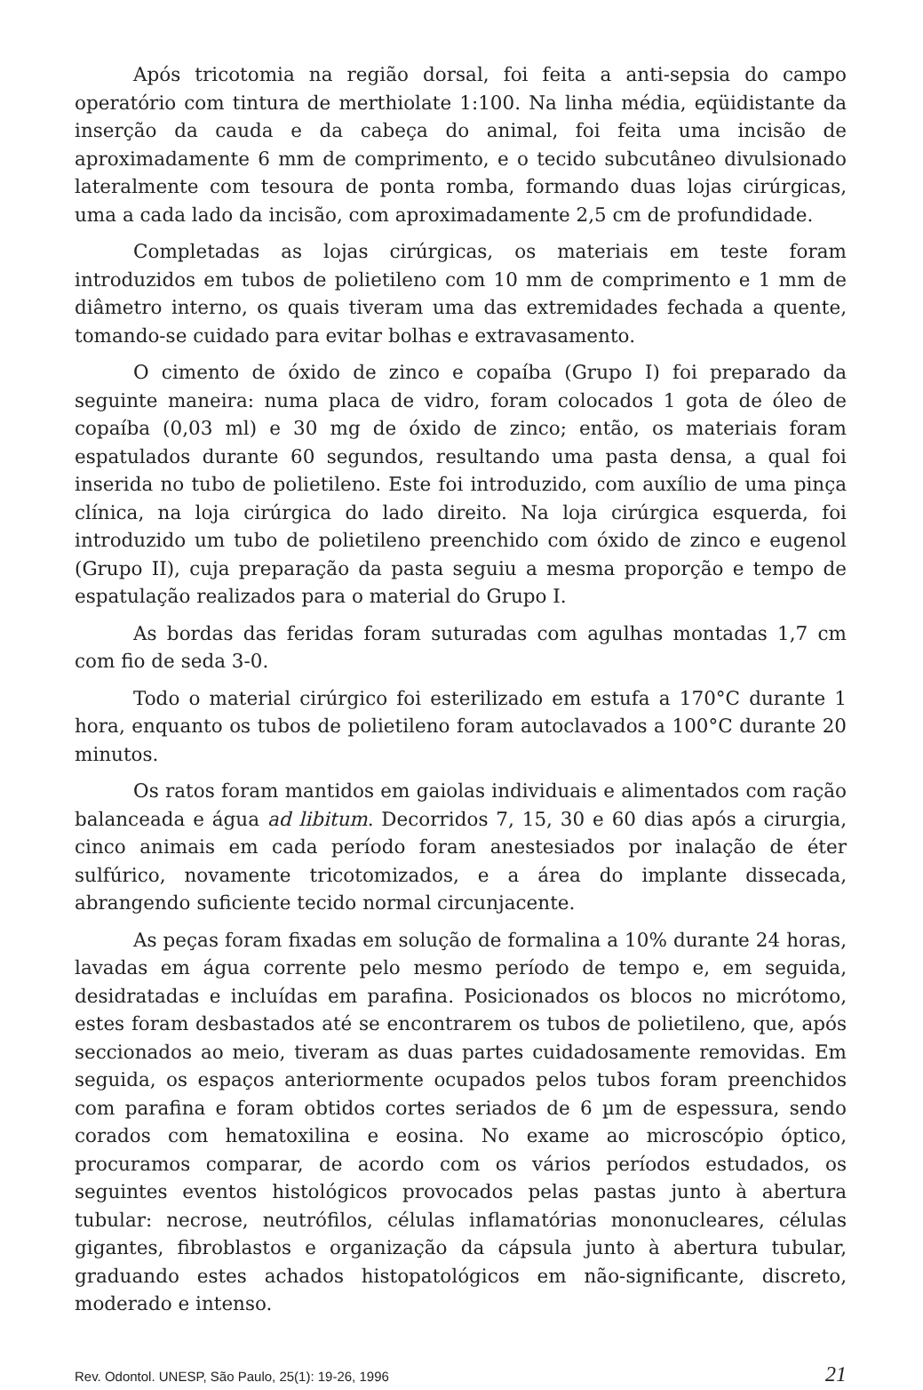Após tricotomia na região dorsal, foi feita a anti-sepsia do campo operatório com tintura de merthiolate 1:100. Na linha média, eqüidistante da inserção da cauda e da cabeça do animal, foi feita uma incisão de aproximadamente 6 mm de comprimento, e o tecido subcutâneo divulsionado lateralmente com tesoura de ponta romba, formando duas lojas cirúrgicas, uma a cada lado da incisão, com aproximadamente 2,5 cm de profundidade.
Completadas as lojas cirúrgicas, os materiais em teste foram introduzidos em tubos de polietileno com 10 mm de comprimento e 1 mm de diâmetro interno, os quais tiveram uma das extremidades fechada a quente, tomando-se cuidado para evitar bolhas e extravasamento.
O cimento de óxido de zinco e copaíba (Grupo I) foi preparado da seguinte maneira: numa placa de vidro, foram colocados 1 gota de óleo de copaíba (0,03 ml) e 30 mg de óxido de zinco; então, os materiais foram espatulados durante 60 segundos, resultando uma pasta densa, a qual foi inserida no tubo de polietileno. Este foi introduzido, com auxílio de uma pinça clínica, na loja cirúrgica do lado direito. Na loja cirúrgica esquerda, foi introduzido um tubo de polietileno preenchido com óxido de zinco e eugenol (Grupo II), cuja preparação da pasta seguiu a mesma proporção e tempo de espatulação realizados para o material do Grupo I.
As bordas das feridas foram suturadas com agulhas montadas 1,7 cm com fio de seda 3-0.
Todo o material cirúrgico foi esterilizado em estufa a 170°C durante 1 hora, enquanto os tubos de polietileno foram autoclavados a 100°C durante 20 minutos.
Os ratos foram mantidos em gaiolas individuais e alimentados com ração balanceada e água ad libitum. Decorridos 7, 15, 30 e 60 dias após a cirurgia, cinco animais em cada período foram anestesiados por inalação de éter sulfúrico, novamente tricotomizados, e a área do implante dissecada, abrangendo suficiente tecido normal circunjacente.
As peças foram fixadas em solução de formalina a 10% durante 24 horas, lavadas em água corrente pelo mesmo período de tempo e, em seguida, desidratadas e incluídas em parafina. Posicionados os blocos no micrótomo, estes foram desbastados até se encontrarem os tubos de polietileno, que, após seccionados ao meio, tiveram as duas partes cuidadosamente removidas. Em seguida, os espaços anteriormente ocupados pelos tubos foram preenchidos com parafina e foram obtidos cortes seriados de 6 µm de espessura, sendo corados com hematoxilina e eosina. No exame ao microscópio óptico, procuramos comparar, de acordo com os vários períodos estudados, os seguintes eventos histológicos provocados pelas pastas junto à abertura tubular: necrose, neutrófilos, células inflamatórias mononucleares, células gigantes, fibroblastos e organização da cápsula junto à abertura tubular, graduando estes achados histopatológicos em não-significante, discreto, moderado e intenso.
Rev. Odontol. UNESP, São Paulo, 25(1): 19-26, 1996 21